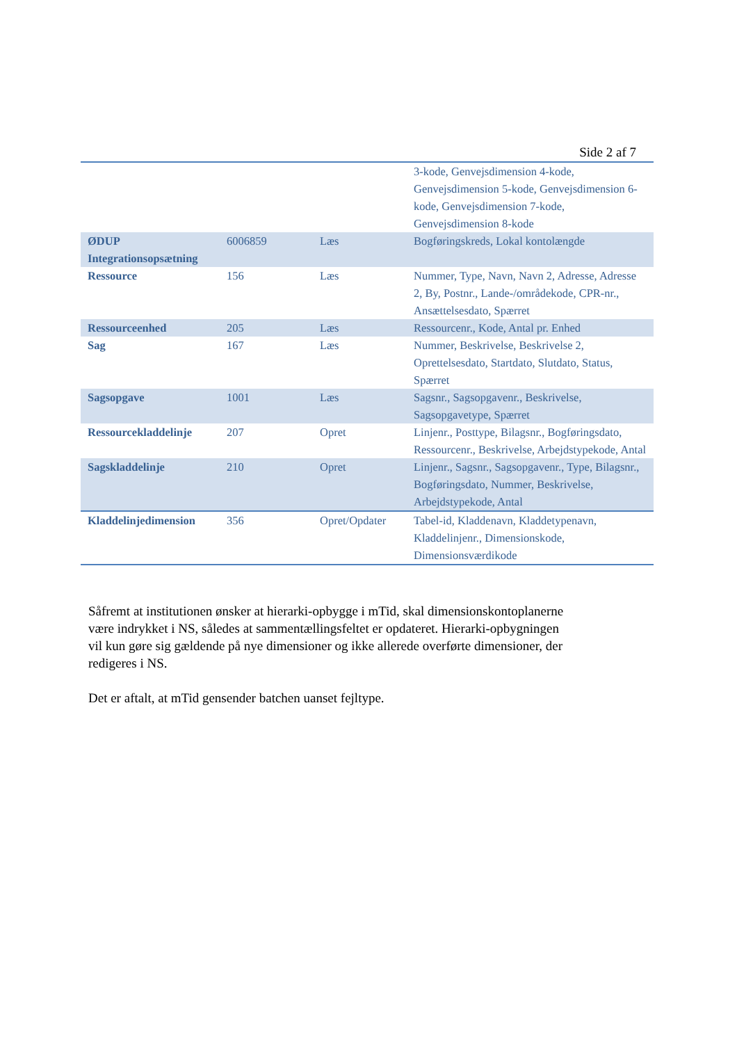Side 2 af 7
| | | | 3-kode, Genvejsdimension 4-kode, Genvejsdimension 5-kode, Genvejsdimension 6-kode, Genvejsdimension 7-kode, Genvejsdimension 8-kode |
| ØDUP Integrationsopsætning | 6006859 | Læs | Bogføringskreds, Lokal kontolængde |
| Ressource | 156 | Læs | Nummer, Type, Navn, Navn 2, Adresse, Adresse 2, By, Postnr., Lande-/områdekode, CPR-nr., Ansættelsesdato, Spærret |
| Ressourceenhed | 205 | Læs | Ressourcenr., Kode, Antal pr. Enhed |
| Sag | 167 | Læs | Nummer, Beskrivelse, Beskrivelse 2, Oprettelsesdato, Startdato, Slutdato, Status, Spærret |
| Sagsopgave | 1001 | Læs | Sagsnr., Sagsopgavenr., Beskrivelse, Sagsopgavetype, Spærret |
| Ressourcekladdelinje | 207 | Opret | Linjenr., Posttype, Bilagsnr., Bogføringsdato, Ressourcenr., Beskrivelse, Arbejdstypekode, Antal |
| Sagskladdelinje | 210 | Opret | Linjenr., Sagsnr., Sagsopgavenr., Type, Bilagsnr., Bogføringsdato, Nummer, Beskrivelse, Arbejdstypekode, Antal |
| Kladdelinjedimension | 356 | Opret/Opdater | Tabel-id, Kladdenavn, Kladdetypenavn, Kladdelinjenr., Dimensionskode, Dimensionsværdikode |
Såfremt at institutionen ønsker at hierarki-opbygge i mTid, skal dimensionskontoplanerne være indrykket i NS, således at sammentællingsfeltet er opdateret. Hierarki-opbygningen vil kun gøre sig gældende på nye dimensioner og ikke allerede overførte dimensioner, der redigeres i NS.
Det er aftalt, at mTid gensender batchen uanset fejltype.